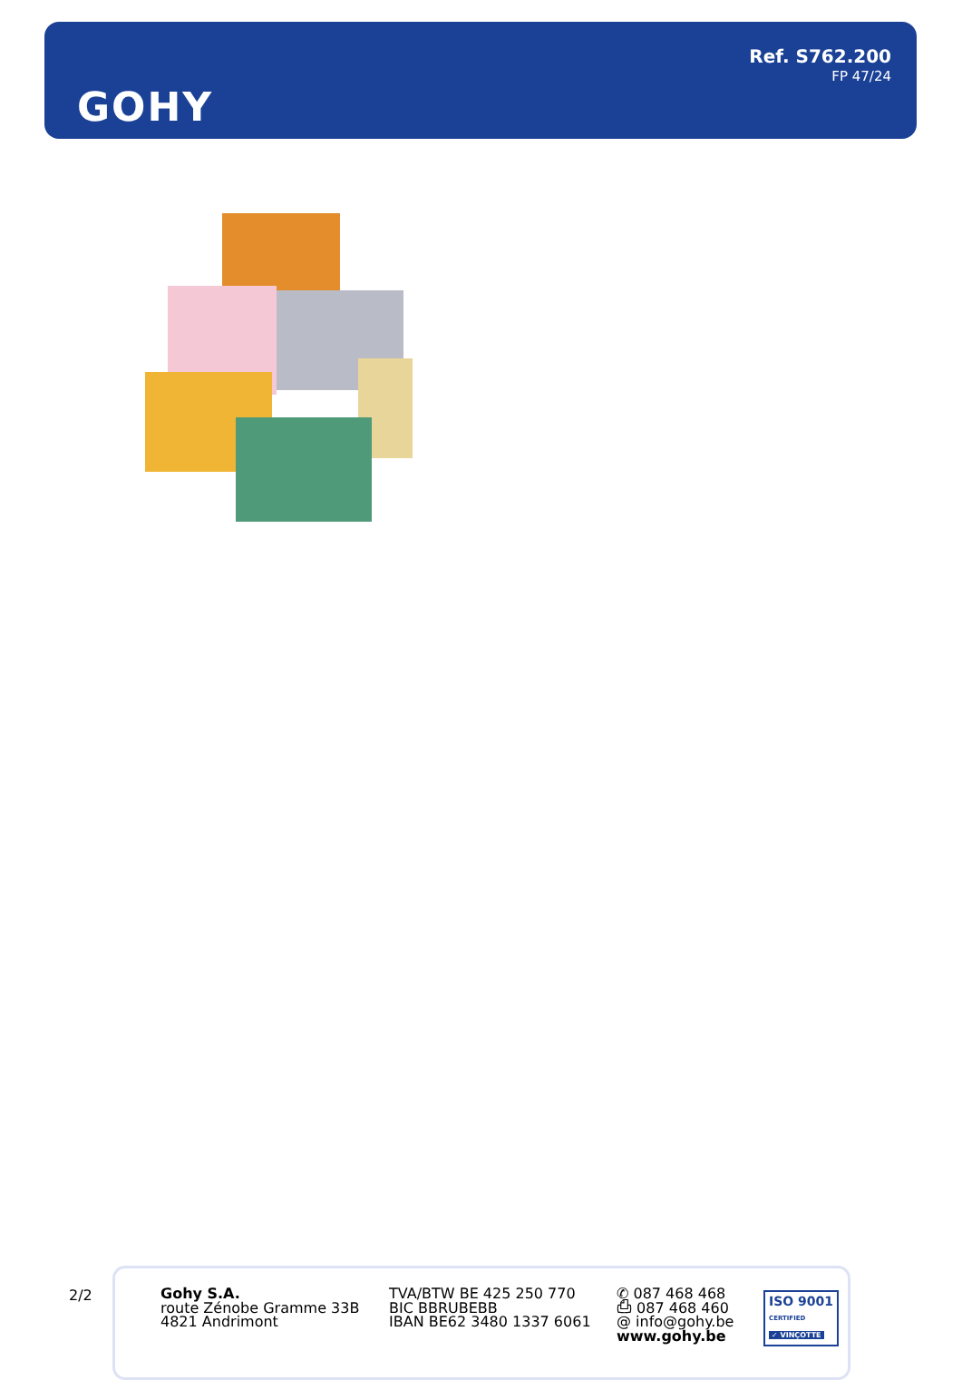GOHY
Ref. S762.200
FP 47/24
2/2
Gohy S.A.
route Zénobe Gramme 33B
4821 Andrimont
TVA/BTW BE 425 250 770
BIC BBRUBEBB
IBAN BE62 3480 1337 6061
✆ 087 468 468
⎙ 087 468 460
@ info@gohy.be
www.gohy.be
ISO 9001
CERTIFIED
✓ VINÇOTTE